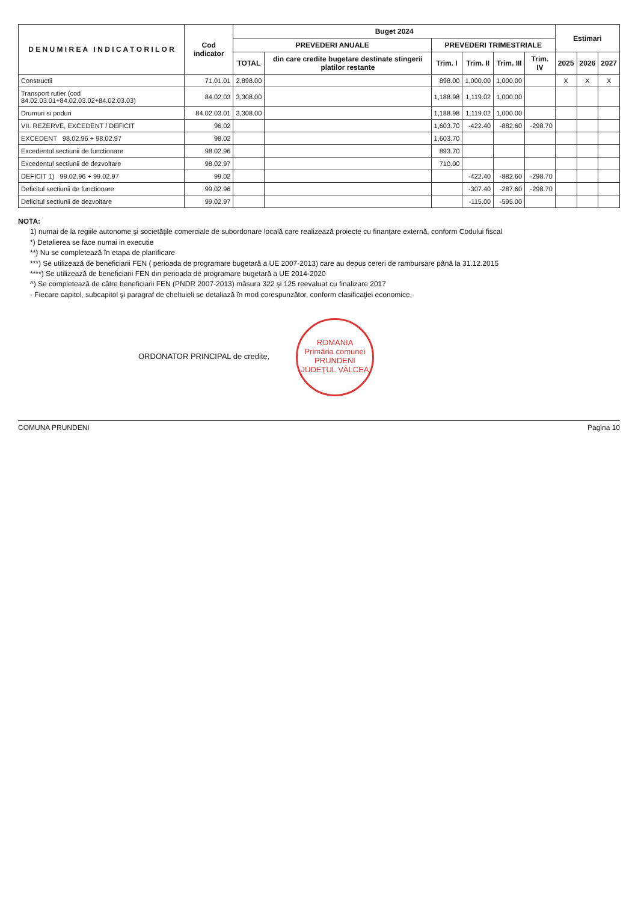| D E N U M I R E A I N D I C A T O R I L O R | Cod indicator | Buget 2024 | | | | | | Estimari | | |
| --- | --- | --- | --- | --- | --- | --- | --- | --- | --- | --- |
| | | PREVEDERI ANUALE | | PREVEDERI TRIMESTRIALE | | | | | | |
| | | TOTAL | din care credite bugetare destinate stingerii platilor restante | Trim. I | Trim. II | Trim. III | Trim. IV | 2025 | 2026 | 2027 |
| Constructii | 71.01.01 | 2,898.00 | | 898.00 | 1,000.00 | 1,000.00 | | X | X | X |
| Transport rutier (cod 84.02.03.01+84.02.03.02+84.02.03.03) | 84.02.03 | 3,308.00 | | 1,188.98 | 1,119.02 | 1,000.00 | | | | |
| Drumuri si poduri | 84.02.03.01 | 3,308.00 | | 1,188.98 | 1,119.02 | 1,000.00 | | | | |
| VII. REZERVE, EXCEDENT / DEFICIT | 96.02 | | | 1,603.70 | -422.40 | -882.60 | -298.70 | | | |
| EXCEDENT 98.02.96 + 98.02.97 | 98.02 | | | 1,603.70 | | | | | | |
| Excedentul sectiunii de functionare | 98.02.96 | | | 893.70 | | | | | | |
| Excedentul sectiunii de dezvoltare | 98.02.97 | | | 710.00 | | | | | | |
| DEFICIT 1) 99.02.96 + 99.02.97 | 99.02 | | | | -422.40 | -882.60 | -298.70 | | | |
| Deficitul sectiunii de functionare | 99.02.96 | | | | -307.40 | -287.60 | -298.70 | | | |
| Deficitul sectiunii de dezvoltare | 99.02.97 | | | | -115.00 | -595.00 | | | | |
NOTA:
1) numai de la regiile autonome şi societăţile comerciale de subordonare locală care realizează proiecte cu finanţare externă, conform Codului fiscal
*) Detalierea se face numai in executie
**) Nu se completează în etapa de planificare
***) Se utilizează de beneficiarii FEN ( perioada de programare bugetară a UE 2007-2013) care au depus cereri de rambursare până la 31.12.2015
****) Se utilizează de beneficiarii FEN din perioada de programare bugetară a UE 2014-2020
^) Se completează de către beneficiarii FEN (PNDR 2007-2013) măsura 322 şi 125 reevaluat cu finalizare 2017
- Fiecare capitol, subcapitol şi paragraf de cheltuieli se detaliază în mod corespunzător, conform clasificaţiei economice.
ORDONATOR PRINCIPAL de credite, ROMANIA
Primăria comunei
PRUNDENI
JUDEŢUL VÂLCEA
COMUNA PRUNDENI Pagina 10